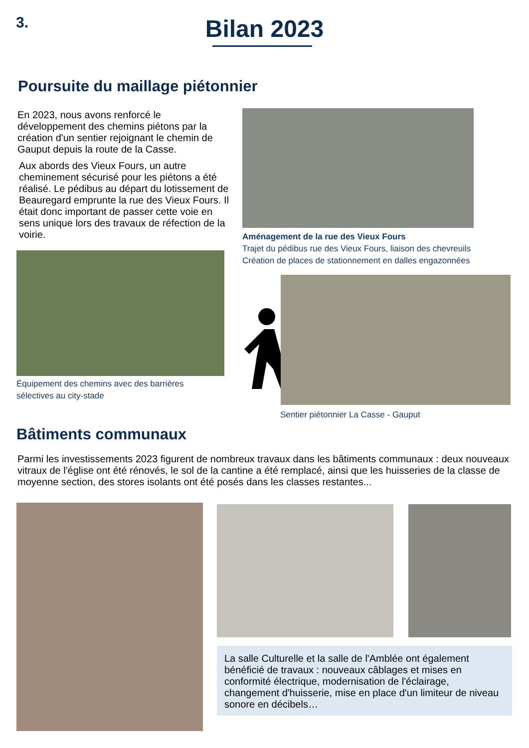3.
Bilan 2023
Poursuite du maillage piétonnier
En 2023, nous avons renforcé le développement des chemins piétons par la création d'un sentier rejoignant le chemin de Gauput depuis la route de la Casse.
Aux abords des Vieux Fours, un autre cheminement sécurisé pour les piétons a été réalisé. Le pédibus au départ du lotissement de Beauregard emprunte la rue des Vieux Fours. Il était donc important de passer cette voie en sens unique lors des travaux de réfection de la voirie.
Aménagement de la rue des Vieux Fours
Trajet du pédibus rue des Vieux Fours, liaison des chevreuils
Création de places de stationnement en dalles engazonnées
Équipement des chemins avec des barrières
sélectives au city-stade
Sentier piétonnier La Casse - Gauput
Bâtiments communaux
Parmi les investissements 2023 figurent de nombreux travaux dans les bâtiments communaux : deux nouveaux vitraux de l'église ont été rénovés, le sol de la cantine a été remplacé, ainsi que les huisseries de la classe de moyenne section, des stores isolants ont été posés dans les classes restantes...
La salle Culturelle et la salle de l'Amblée ont également bénéficié de travaux : nouveaux câblages et mises en conformité électrique, modernisation de l'éclairage, changement d'huisserie, mise en place d'un limiteur de niveau sonore en décibels…